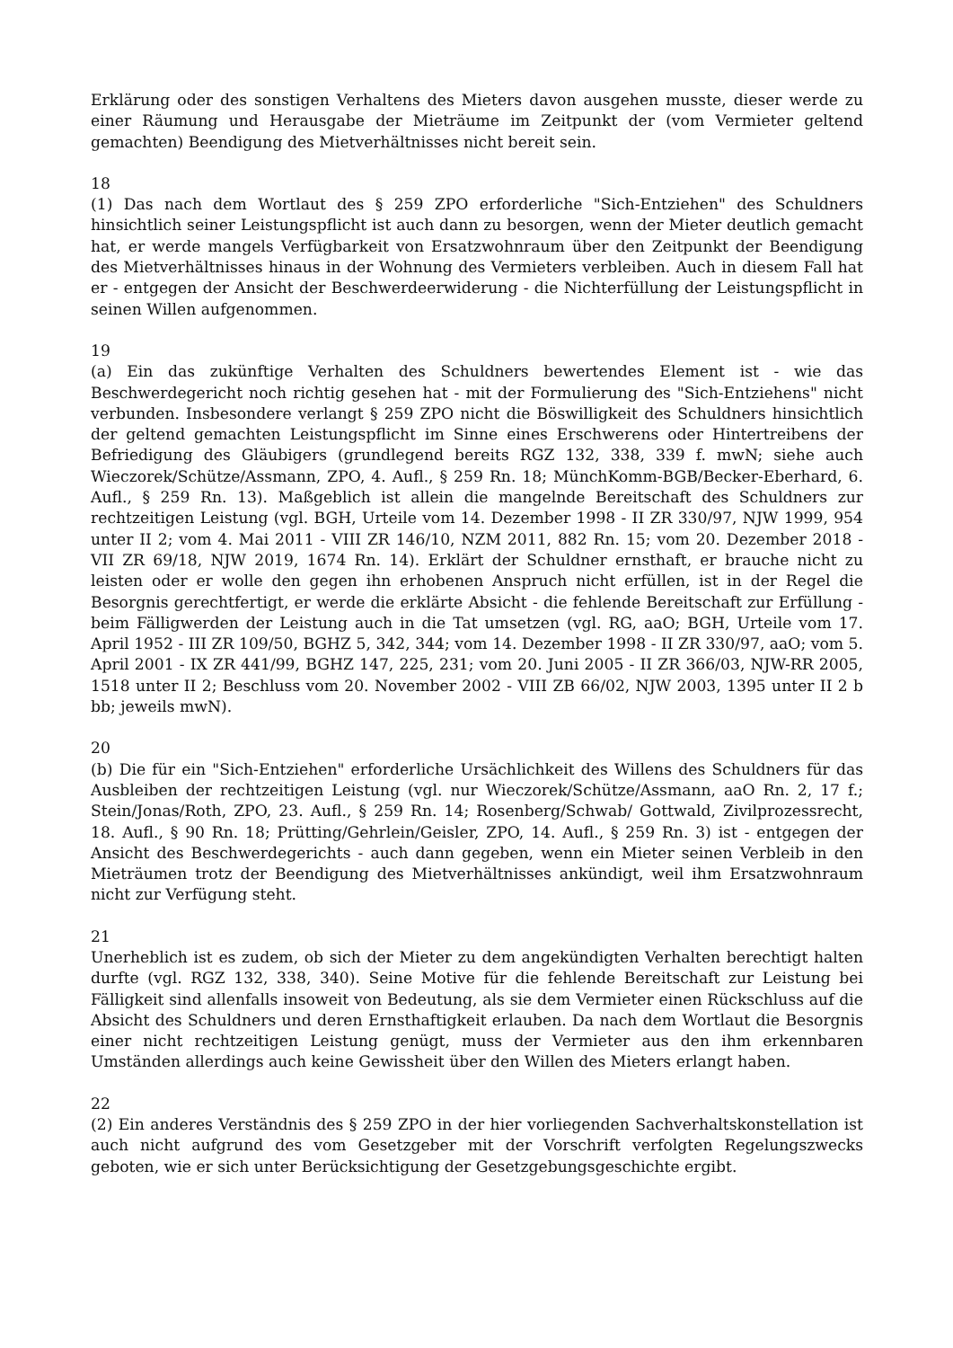Erklärung oder des sonstigen Verhaltens des Mieters davon ausgehen musste, dieser werde zu einer Räumung und Herausgabe der Mieträume im Zeitpunkt der (vom Vermieter geltend gemachten) Beendigung des Mietverhältnisses nicht bereit sein.
18
(1) Das nach dem Wortlaut des § 259 ZPO erforderliche "Sich-Entziehen" des Schuldners hinsichtlich seiner Leistungspflicht ist auch dann zu besorgen, wenn der Mieter deutlich gemacht hat, er werde mangels Verfügbarkeit von Ersatzwohnraum über den Zeitpunkt der Beendigung des Mietverhältnisses hinaus in der Wohnung des Vermieters verbleiben. Auch in diesem Fall hat er - entgegen der Ansicht der Beschwerdeerwiderung - die Nichterfüllung der Leistungspflicht in seinen Willen aufgenommen.
19
(a) Ein das zukünftige Verhalten des Schuldners bewertendes Element ist - wie das Beschwerdegericht noch richtig gesehen hat - mit der Formulierung des "Sich-Entziehens" nicht verbunden. Insbesondere verlangt § 259 ZPO nicht die Böswilligkeit des Schuldners hinsichtlich der geltend gemachten Leistungspflicht im Sinne eines Erschwerens oder Hintertreibens der Befriedigung des Gläubigers (grundlegend bereits RGZ 132, 338, 339 f. mwN; siehe auch Wieczorek/Schütze/Assmann, ZPO, 4. Aufl., § 259 Rn. 18; MünchKomm-BGB/Becker-Eberhard, 6. Aufl., § 259 Rn. 13). Maßgeblich ist allein die mangelnde Bereitschaft des Schuldners zur rechtzeitigen Leistung (vgl. BGH, Urteile vom 14. Dezember 1998 - II ZR 330/97, NJW 1999, 954 unter II 2; vom 4. Mai 2011 - VIII ZR 146/10, NZM 2011, 882 Rn. 15; vom 20. Dezember 2018 - VII ZR 69/18, NJW 2019, 1674 Rn. 14). Erklärt der Schuldner ernsthaft, er brauche nicht zu leisten oder er wolle den gegen ihn erhobenen Anspruch nicht erfüllen, ist in der Regel die Besorgnis gerechtfertigt, er werde die erklärte Absicht - die fehlende Bereitschaft zur Erfüllung - beim Fälligwerden der Leistung auch in die Tat umsetzen (vgl. RG, aaO; BGH, Urteile vom 17. April 1952 - III ZR 109/50, BGHZ 5, 342, 344; vom 14. Dezember 1998 - II ZR 330/97, aaO; vom 5. April 2001 - IX ZR 441/99, BGHZ 147, 225, 231; vom 20. Juni 2005 - II ZR 366/03, NJW-RR 2005, 1518 unter II 2; Beschluss vom 20. November 2002 - VIII ZB 66/02, NJW 2003, 1395 unter II 2 b bb; jeweils mwN).
20
(b) Die für ein "Sich-Entziehen" erforderliche Ursächlichkeit des Willens des Schuldners für das Ausbleiben der rechtzeitigen Leistung (vgl. nur Wieczorek/Schütze/Assmann, aaO Rn. 2, 17 f.; Stein/Jonas/Roth, ZPO, 23. Aufl., § 259 Rn. 14; Rosenberg/Schwab/ Gottwald, Zivilprozessrecht, 18. Aufl., § 90 Rn. 18; Prütting/Gehrlein/Geisler, ZPO, 14. Aufl., § 259 Rn. 3) ist - entgegen der Ansicht des Beschwerdegerichts - auch dann gegeben, wenn ein Mieter seinen Verbleib in den Mieträumen trotz der Beendigung des Mietverhältnisses ankündigt, weil ihm Ersatzwohnraum nicht zur Verfügung steht.
21
Unerheblich ist es zudem, ob sich der Mieter zu dem angekündigten Verhalten berechtigt halten durfte (vgl. RGZ 132, 338, 340). Seine Motive für die fehlende Bereitschaft zur Leistung bei Fälligkeit sind allenfalls insoweit von Bedeutung, als sie dem Vermieter einen Rückschluss auf die Absicht des Schuldners und deren Ernsthaftigkeit erlauben. Da nach dem Wortlaut die Besorgnis einer nicht rechtzeitigen Leistung genügt, muss der Vermieter aus den ihm erkennbaren Umständen allerdings auch keine Gewissheit über den Willen des Mieters erlangt haben.
22
(2) Ein anderes Verständnis des § 259 ZPO in der hier vorliegenden Sachverhaltskonstellation ist auch nicht aufgrund des vom Gesetzgeber mit der Vorschrift verfolgten Regelungszwecks geboten, wie er sich unter Berücksichtigung der Gesetzgebungsgeschichte ergibt.